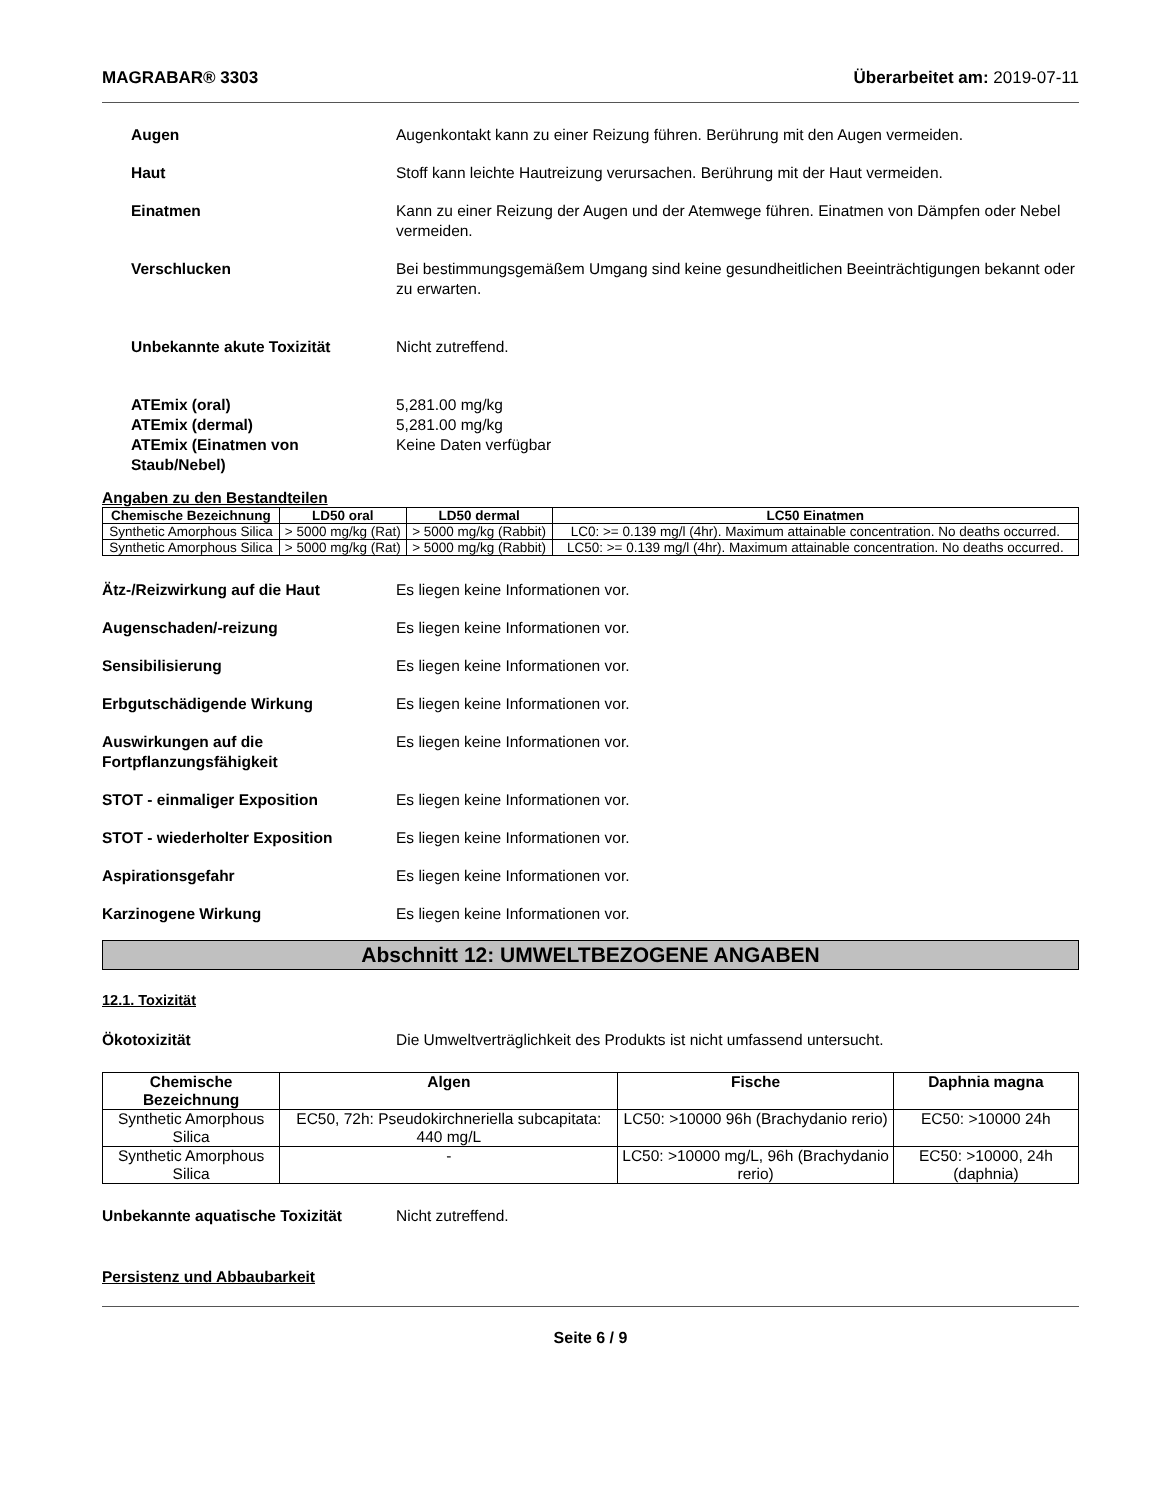MAGRABAR® 3303 Überarbeitet am: 2019-07-11
Augen Augenkontakt kann zu einer Reizung führen. Berührung mit den Augen vermeiden.
Haut Stoff kann leichte Hautreizung verursachen. Berührung mit der Haut vermeiden.
Einatmen Kann zu einer Reizung der Augen und der Atemwege führen. Einatmen von Dämpfen oder Nebel vermeiden.
Verschlucken Bei bestimmungsgemäßem Umgang sind keine gesundheitlichen Beeinträchtigungen bekannt oder zu erwarten.
Unbekannte akute Toxizität Nicht zutreffend.
ATEmix (oral)
ATEmix (dermal)
ATEmix (Einatmen von Staub/Nebel)
5,281.00 mg/kg
5,281.00 mg/kg
Keine Daten verfügbar
Angaben zu den Bestandteilen
| Chemische Bezeichnung | LD50 oral | LD50 dermal | LC50 Einatmen |
| --- | --- | --- | --- |
| Synthetic Amorphous Silica | > 5000 mg/kg (Rat) | > 5000 mg/kg (Rabbit) | LC0: >= 0.139 mg/l (4hr). Maximum attainable concentration. No deaths occurred. |
| Synthetic Amorphous Silica | > 5000 mg/kg (Rat) | > 5000 mg/kg (Rabbit) | LC50: >= 0.139 mg/l (4hr). Maximum attainable concentration. No deaths occurred. |
Ätz-/Reizwirkung auf die Haut Es liegen keine Informationen vor.
Augenschaden/-reizung Es liegen keine Informationen vor.
Sensibilisierung Es liegen keine Informationen vor.
Erbgutschädigende Wirkung Es liegen keine Informationen vor.
Auswirkungen auf die Fortpflanzungsfähigkeit
Es liegen keine Informationen vor.
STOT - einmaliger Exposition Es liegen keine Informationen vor.
STOT - wiederholter Exposition Es liegen keine Informationen vor.
Aspirationsgefahr Es liegen keine Informationen vor.
Karzinogene Wirkung Es liegen keine Informationen vor.
Abschnitt 12: UMWELTBEZOGENE ANGABEN
12.1. Toxizität
Ökotoxizität Die Umweltverträglichkeit des Produkts ist nicht umfassend untersucht.
| Chemische Bezeichnung | Algen | Fische | Daphnia magna |
| --- | --- | --- | --- |
| Synthetic Amorphous Silica | EC50, 72h: Pseudokirchneriella subcapitata: 440 mg/L | LC50: >10000 96h (Brachydanio rerio) | EC50: >10000 24h |
| Synthetic Amorphous Silica | - | LC50: >10000 mg/L, 96h (Brachydanio rerio) | EC50: >10000, 24h (daphnia) |
Unbekannte aquatische Toxizität Nicht zutreffend.
Persistenz und Abbaubarkeit
Seite 6 / 9